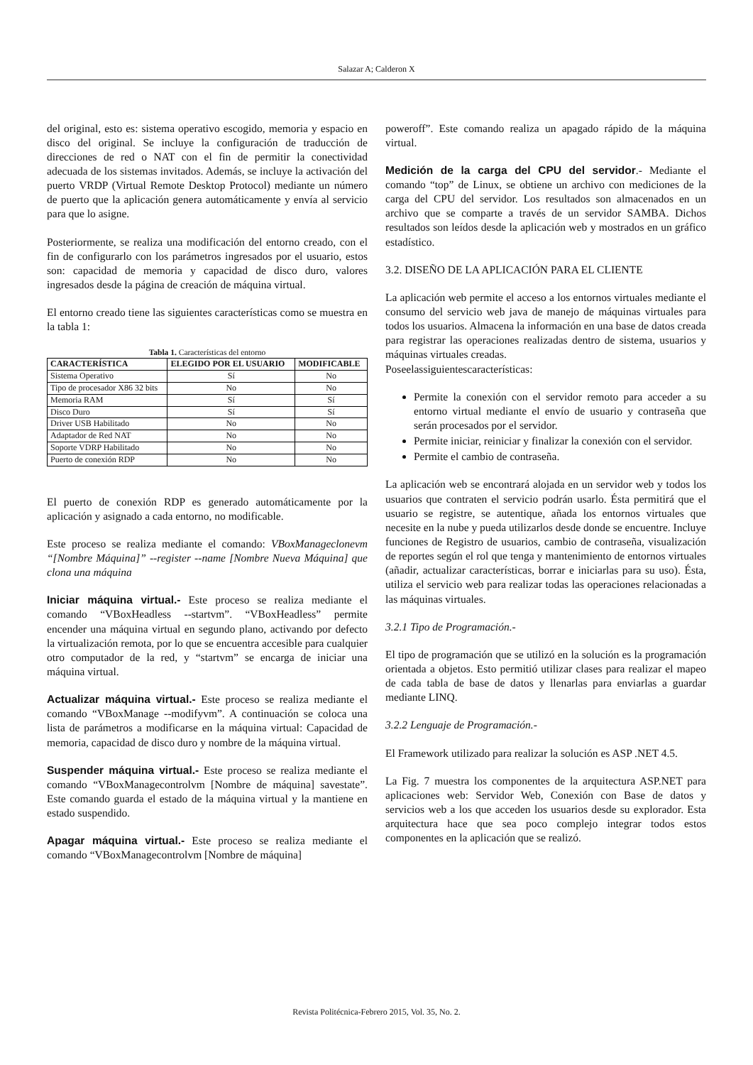Salazar A; Calderon X
del original, esto es: sistema operativo escogido, memoria y espacio en disco del original. Se incluye la configuración de traducción de direcciones de red o NAT con el fin de permitir la conectividad adecuada de los sistemas invitados. Además, se incluye la activación del puerto VRDP (Virtual Remote Desktop Protocol) mediante un número de puerto que la aplicación genera automáticamente y envía al servicio para que lo asigne.
Posteriormente, se realiza una modificación del entorno creado, con el fin de configurarlo con los parámetros ingresados por el usuario, estos son: capacidad de memoria y capacidad de disco duro, valores ingresados desde la página de creación de máquina virtual.
El entorno creado tiene las siguientes características como se muestra en la tabla 1:
Tabla 1. Características del entorno
| CARACTERÍSTICA | ELEGIDO POR EL USUARIO | MODIFICABLE |
| --- | --- | --- |
| Sistema Operativo | Sí | No |
| Tipo de procesador X86 32 bits | No | No |
| Memoria RAM | Sí | Sí |
| Disco Duro | Sí | Sí |
| Driver USB Habilitado | No | No |
| Adaptador de Red NAT | No | No |
| Soporte VDRP Habilitado | No | No |
| Puerto de conexión RDP | No | No |
El puerto de conexión RDP es generado automáticamente por la aplicación y asignado a cada entorno, no modificable.
Este proceso se realiza mediante el comando: VBoxManageclonevm “[Nombre Máquina]” --register --name [Nombre Nueva Máquina] que clona una máquina
Iniciar máquina virtual.- Este proceso se realiza mediante el comando “VBoxHeadless --startvm”. “VBoxHeadless” permite encender una máquina virtual en segundo plano, activando por defecto la virtualización remota, por lo que se encuentra accesible para cualquier otro computador de la red, y “startvm” se encarga de iniciar una máquina virtual.
Actualizar máquina virtual.- Este proceso se realiza mediante el comando “VBoxManage --modifyvm”. A continuación se coloca una lista de parámetros a modificarse en la máquina virtual: Capacidad de memoria, capacidad de disco duro y nombre de la máquina virtual.
Suspender máquina virtual.- Este proceso se realiza mediante el comando “VBoxManagecontrolvm [Nombre de máquina] savestate”. Este comando guarda el estado de la máquina virtual y la mantiene en estado suspendido.
Apagar máquina virtual.- Este proceso se realiza mediante el comando “VBoxManagecontrolvm [Nombre de máquina]
poweroff”. Este comando realiza un apagado rápido de la máquina virtual.
Medición de la carga del CPU del servidor.- Mediante el comando “top” de Linux, se obtiene un archivo con mediciones de la carga del CPU del servidor. Los resultados son almacenados en un archivo que se comparte a través de un servidor SAMBA. Dichos resultados son leídos desde la aplicación web y mostrados en un gráfico estadístico.
3.2. DISEÑO DE LA APLICACIÓN PARA EL CLIENTE
La aplicación web permite el acceso a los entornos virtuales mediante el consumo del servicio web java de manejo de máquinas virtuales para todos los usuarios. Almacena la información en una base de datos creada para registrar las operaciones realizadas dentro de sistema, usuarios y máquinas virtuales creadas.
Poseelassiguientescaracterísticas:
Permite la conexión con el servidor remoto para acceder a su entorno virtual mediante el envío de usuario y contraseña que serán procesados por el servidor.
Permite iniciar, reiniciar y finalizar la conexión con el servidor.
Permite el cambio de contraseña.
La aplicación web se encontrará alojada en un servidor web y todos los usuarios que contraten el servicio podrán usarlo. Ésta permitirá que el usuario se registre, se autentique, añada los entornos virtuales que necesite en la nube y pueda utilizarlos desde donde se encuentre. Incluye funciones de Registro de usuarios, cambio de contraseña, visualización de reportes según el rol que tenga y mantenimiento de entornos virtuales (añadir, actualizar características, borrar e iniciarlas para su uso). Ésta, utiliza el servicio web para realizar todas las operaciones relacionadas a las máquinas virtuales.
3.2.1 Tipo de Programación.-
El tipo de programación que se utilizó en la solución es la programación orientada a objetos. Esto permitió utilizar clases para realizar el mapeo de cada tabla de base de datos y llenarlas para enviarlas a guardar mediante LINQ.
3.2.2 Lenguaje de Programación.-
El Framework utilizado para realizar la solución es ASP .NET 4.5.
La Fig. 7 muestra los componentes de la arquitectura ASP.NET para aplicaciones web: Servidor Web, Conexión con Base de datos y servicios web a los que acceden los usuarios desde su explorador. Esta arquitectura hace que sea poco complejo integrar todos estos componentes en la aplicación que se realizó.
Revista Politécnica-Febrero 2015, Vol. 35, No. 2.